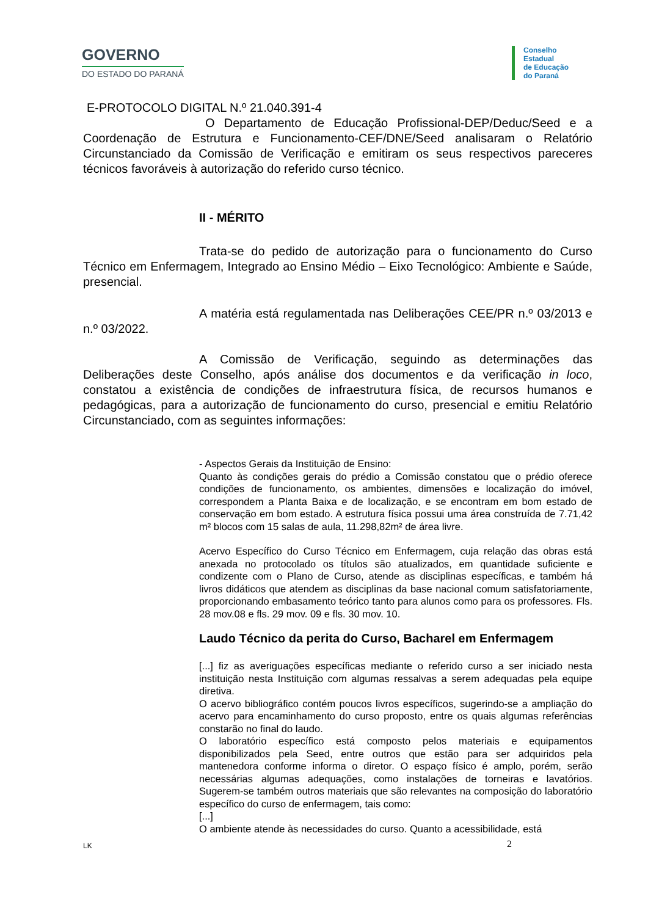GOVERNO
DO ESTADO DO PARANÁ
Conselho
Estadual
de Educação
do Paraná
E-PROTOCOLO DIGITAL N.º 21.040.391-4
O Departamento de Educação Profissional-DEP/Deduc/Seed e a Coordenação de Estrutura e Funcionamento-CEF/DNE/Seed analisaram o Relatório Circunstanciado da Comissão de Verificação e emitiram os seus respectivos pareceres técnicos favoráveis à autorização do referido curso técnico.
II - MÉRITO
Trata-se do pedido de autorização para o funcionamento do Curso Técnico em Enfermagem, Integrado ao Ensino Médio – Eixo Tecnológico: Ambiente e Saúde, presencial.
A matéria está regulamentada nas Deliberações CEE/PR n.º 03/2013 e n.º 03/2022.
A Comissão de Verificação, seguindo as determinações das Deliberações deste Conselho, após análise dos documentos e da verificação in loco, constatou a existência de condições de infraestrutura física, de recursos humanos e pedagógicas, para a autorização de funcionamento do curso, presencial e emitiu Relatório Circunstanciado, com as seguintes informações:
- Aspectos Gerais da Instituição de Ensino:
Quanto às condições gerais do prédio a Comissão constatou que o prédio oferece condições de funcionamento, os ambientes, dimensões e localização do imóvel, correspondem a Planta Baixa e de localização, e se encontram em bom estado de conservação em bom estado. A estrutura física possui uma área construída de 7.71,42 m² blocos com 15 salas de aula, 11.298,82m² de área livre.
Acervo Específico do Curso Técnico em Enfermagem, cuja relação das obras está anexada no protocolado os títulos são atualizados, em quantidade suficiente e condizente com o Plano de Curso, atende as disciplinas específicas, e também há livros didáticos que atendem as disciplinas da base nacional comum satisfatoriamente, proporcionando embasamento teórico tanto para alunos como para os professores. Fls. 28 mov.08 e fls. 29 mov. 09 e fls. 30 mov. 10.
Laudo Técnico da perita do Curso, Bacharel em Enfermagem
[...] fiz as averiguações específicas mediante o referido curso a ser iniciado nesta instituição nesta Instituição com algumas ressalvas a serem adequadas pela equipe diretiva.
O acervo bibliográfico contém poucos livros específicos, sugerindo-se a ampliação do acervo para encaminhamento do curso proposto, entre os quais algumas referências constarão no final do laudo.
O laboratório específico está composto pelos materiais e equipamentos disponibilizados pela Seed, entre outros que estão para ser adquiridos pela mantenedora conforme informa o diretor. O espaço físico é amplo, porém, serão necessárias algumas adequações, como instalações de torneiras e lavatórios. Sugerem-se também outros materiais que são relevantes na composição do laboratório específico do curso de enfermagem, tais como:
[...]
O ambiente atende às necessidades do curso. Quanto a acessibilidade, está
LK 2